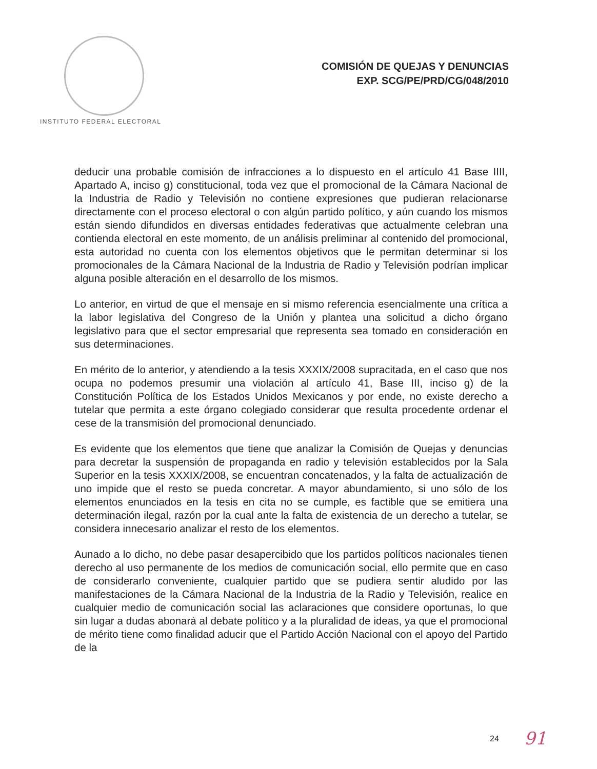INSTITUTO FEDERAL ELECTORAL
COMISIÓN DE QUEJAS Y DENUNCIAS
EXP. SCG/PE/PRD/CG/048/2010
deducir una probable comisión de infracciones a lo dispuesto en el artículo 41 Base IIII, Apartado A, inciso g) constitucional, toda vez que el promocional de la Cámara Nacional de la Industria de Radio y Televisión no contiene expresiones que pudieran relacionarse directamente con el proceso electoral o con algún partido político, y aún cuando los mismos están siendo difundidos en diversas entidades federativas que actualmente celebran una contienda electoral en este momento, de un análisis preliminar al contenido del promocional, esta autoridad no cuenta con los elementos objetivos que le permitan determinar si los promocionales de la Cámara Nacional de la Industria de Radio y Televisión podrían implicar alguna posible alteración en el desarrollo de los mismos.
Lo anterior, en virtud de que el mensaje en si mismo referencia esencialmente una crítica a la labor legislativa del Congreso de la Unión y plantea una solicitud a dicho órgano legislativo para que el sector empresarial que representa sea tomado en consideración en sus determinaciones.
En mérito de lo anterior, y atendiendo a la tesis XXXIX/2008 supracitada, en el caso que nos ocupa no podemos presumir una violación al artículo 41, Base III, inciso g) de la Constitución Política de los Estados Unidos Mexicanos y por ende, no existe derecho a tutelar que permita a este órgano colegiado considerar que resulta procedente ordenar el cese de la transmisión del promocional denunciado.
Es evidente que los elementos que tiene que analizar la Comisión de Quejas y denuncias para decretar la suspensión de propaganda en radio y televisión establecidos por la Sala Superior en la tesis XXXIX/2008, se encuentran concatenados, y la falta de actualización de uno impide que el resto se pueda concretar. A mayor abundamiento, si uno sólo de los elementos enunciados en la tesis en cita no se cumple, es factible que se emitiera una determinación ilegal, razón por la cual ante la falta de existencia de un derecho a tutelar, se considera innecesario analizar el resto de los elementos.
Aunado a lo dicho, no debe pasar desapercibido que los partidos políticos nacionales tienen derecho al uso permanente de los medios de comunicación social, ello permite que en caso de considerarlo conveniente, cualquier partido que se pudiera sentir aludido por las manifestaciones de la Cámara Nacional de la Industria de la Radio y Televisión, realice en cualquier medio de comunicación social las aclaraciones que considere oportunas, lo que sin lugar a dudas abonará al debate político y a la pluralidad de ideas, ya que el promocional de mérito tiene como finalidad aducir que el Partido Acción Nacional con el apoyo del Partido de la
24 91